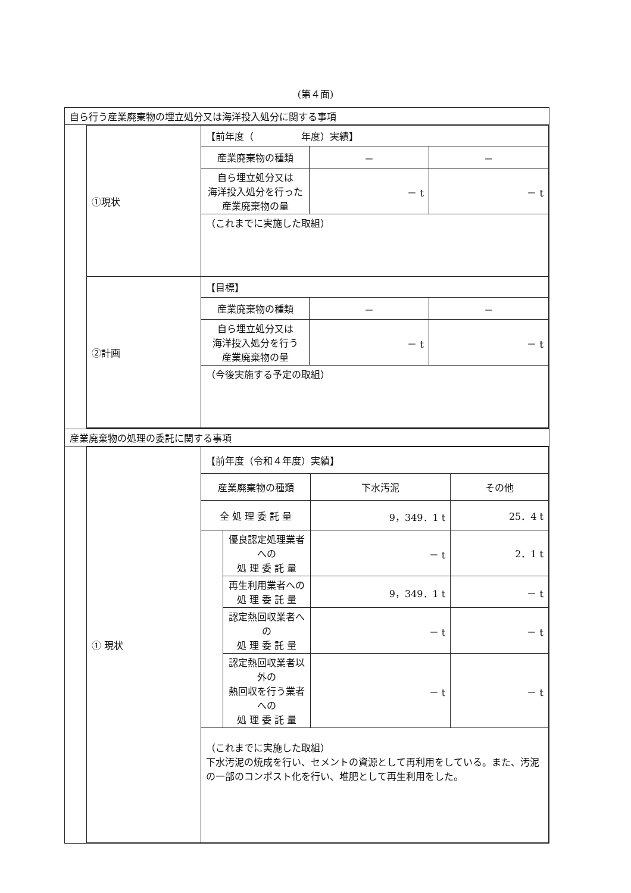(第４面)
| 自ら行う産業廃棄物の埋立処分又は海洋投入処分に関する事項 | |
| | / ①現状 / 【前年度（ 年度）実績】 / / / / / 産業廃棄物の種類 / － / － / / / 自ら埋立処分又は 海洋投入処分を行った 産業廃棄物の量 / － t / － t / / / （これまでに実施した取組） / / / / ②計画 / 【目標】 / / / / / 産業廃棄物の種類 / － / － / / / 自ら埋立処分又は 海洋投入処分を行う 産業廃棄物の量 / － t / － t / / / （今後実施する予定の取組） / / / |
| 産業廃棄物の処理の委託に関する事項 | |
| | / ① 現状 / 【前年度（令和４年度）実績】 / / / / / / 産業廃棄物の種類 / / 下水汚泥 / その他 / / / 全 処 理 委 託 量 / / 9，349．1 t / 25．4 t / / / / 優良認定処理業者への 処 理 委 託 量 / － t / 2．1 t / / / / 再生利用業者への 処 理 委 託 量 / 9，349．1 t / － t / / / / 認定熱回収業者への 処 理 委 託 量 / － t / － t / / / / 認定熱回収業者以外の 熱回収を行う業者への 処 理 委 託 量 / － t / － t / / / （これまでに実施した取組） 下水汚泥の焼成を行い、セメントの資源として再利用をしている。また、汚泥の一部のコンポスト化を行い、堆肥として再生利用をした。 / / / / |